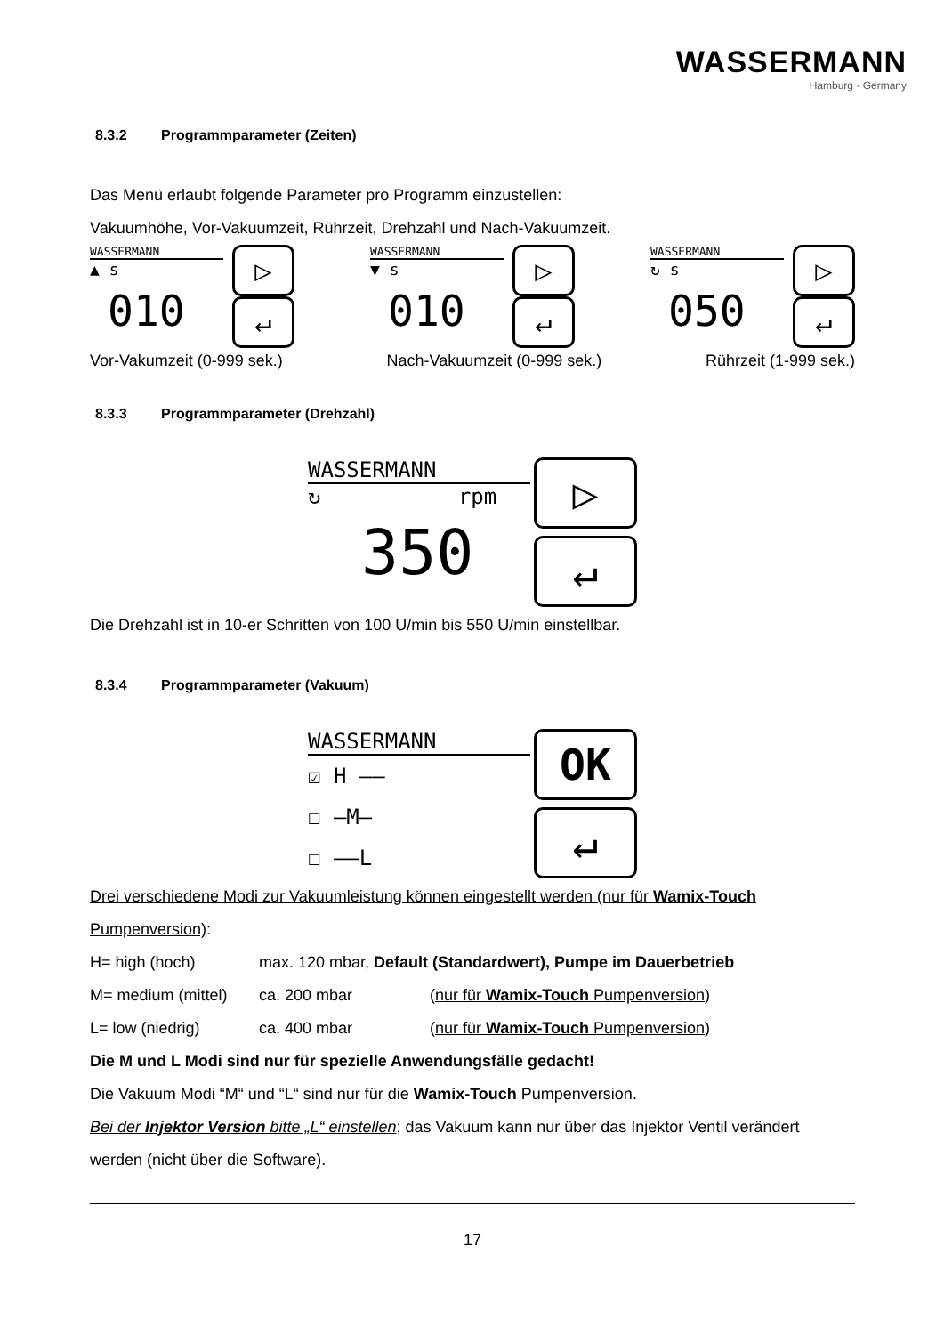WASSERMANN
Hamburg · Germany
8.3.2 Programmparameter (Zeiten)
Das Menü erlaubt folgende Parameter pro Programm einzustellen:
Vakuumhöhe, Vor-Vakuumzeit, Rührzeit, Drehzahl und Nach-Vakuumzeit.
WASSERMANN
▷
↵
▲ s
010
WASSERMANN
▷
↵
▼ s
010
WASSERMANN
▷
↵
↻ s
050
Vor-Vakumzeit (0-999 sek.) Nach-Vakuumzeit (0-999 sek.) Rührzeit (1-999 sek.)
8.3.3 Programmparameter (Drehzahl)
WASSERMANN
▷
↵
↻ rpm
350
Die Drehzahl ist in 10-er Schritten von 100 U/min bis 550 U/min einstellbar.
8.3.4 Programmparameter (Vakuum)
WASSERMANN
OK
↵
☑ H ——
☐ —M—
☐ ——L
Drei verschiedene Modi zur Vakuumleistung können eingestellt werden (nur für Wamix-Touch Pumpenversion):
H= high (hoch) max. 120 mbar, Default (Standardwert), Pumpe im Dauerbetrieb
M= medium (mittel) ca. 200 mbar (nur für Wamix-Touch Pumpenversion)
L= low (niedrig) ca. 400 mbar (nur für Wamix-Touch Pumpenversion)
Die M und L Modi sind nur für spezielle Anwendungsfälle gedacht!
Die Vakuum Modi “M“ und “L“ sind nur für die Wamix-Touch Pumpenversion.
Bei der Injektor Version bitte „L“ einstellen; das Vakuum kann nur über das Injektor Ventil verändert werden (nicht über die Software).
17